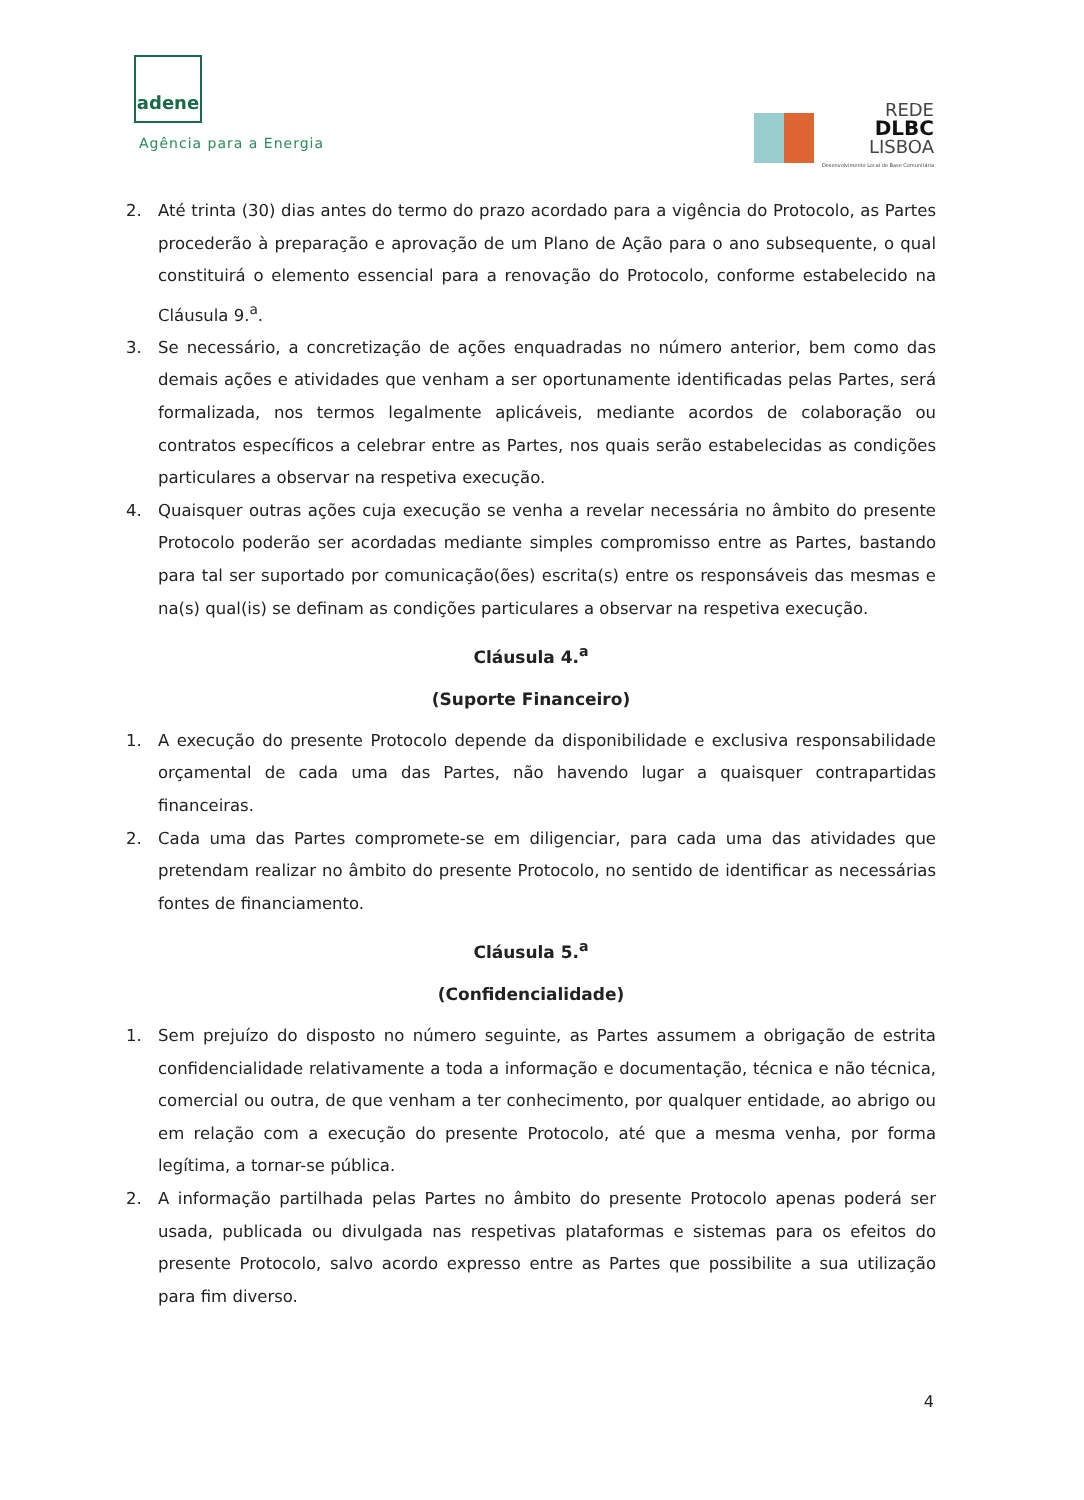adene
Agência para a Energia
REDE
DLBC
LISBOA
Desenvolvimento Local de Base Comunitária
2. Até trinta (30) dias antes do termo do prazo acordado para a vigência do Protocolo, as Partes procederão à preparação e aprovação de um Plano de Ação para o ano subsequente, o qual constituirá o elemento essencial para a renovação do Protocolo, conforme estabelecido na Cláusula 9.<sup>a</sup>.
3. Se necessário, a concretização de ações enquadradas no número anterior, bem como das demais ações e atividades que venham a ser oportunamente identificadas pelas Partes, será formalizada, nos termos legalmente aplicáveis, mediante acordos de colaboração ou contratos específicos a celebrar entre as Partes, nos quais serão estabelecidas as condições particulares a observar na respetiva execução.
4. Quaisquer outras ações cuja execução se venha a revelar necessária no âmbito do presente Protocolo poderão ser acordadas mediante simples compromisso entre as Partes, bastando para tal ser suportado por comunicação(ões) escrita(s) entre os responsáveis das mesmas e na(s) qual(is) se definam as condições particulares a observar na respetiva execução.
Cláusula 4.<sup>a</sup>
(Suporte Financeiro)
1. A execução do presente Protocolo depende da disponibilidade e exclusiva responsabilidade orçamental de cada uma das Partes, não havendo lugar a quaisquer contrapartidas financeiras.
2. Cada uma das Partes compromete-se em diligenciar, para cada uma das atividades que pretendam realizar no âmbito do presente Protocolo, no sentido de identificar as necessárias fontes de financiamento.
Cláusula 5.<sup>a</sup>
(Confidencialidade)
1. Sem prejuízo do disposto no número seguinte, as Partes assumem a obrigação de estrita confidencialidade relativamente a toda a informação e documentação, técnica e não técnica, comercial ou outra, de que venham a ter conhecimento, por qualquer entidade, ao abrigo ou em relação com a execução do presente Protocolo, até que a mesma venha, por forma legítima, a tornar-se pública.
2. A informação partilhada pelas Partes no âmbito do presente Protocolo apenas poderá ser usada, publicada ou divulgada nas respetivas plataformas e sistemas para os efeitos do presente Protocolo, salvo acordo expresso entre as Partes que possibilite a sua utilização para fim diverso.
4